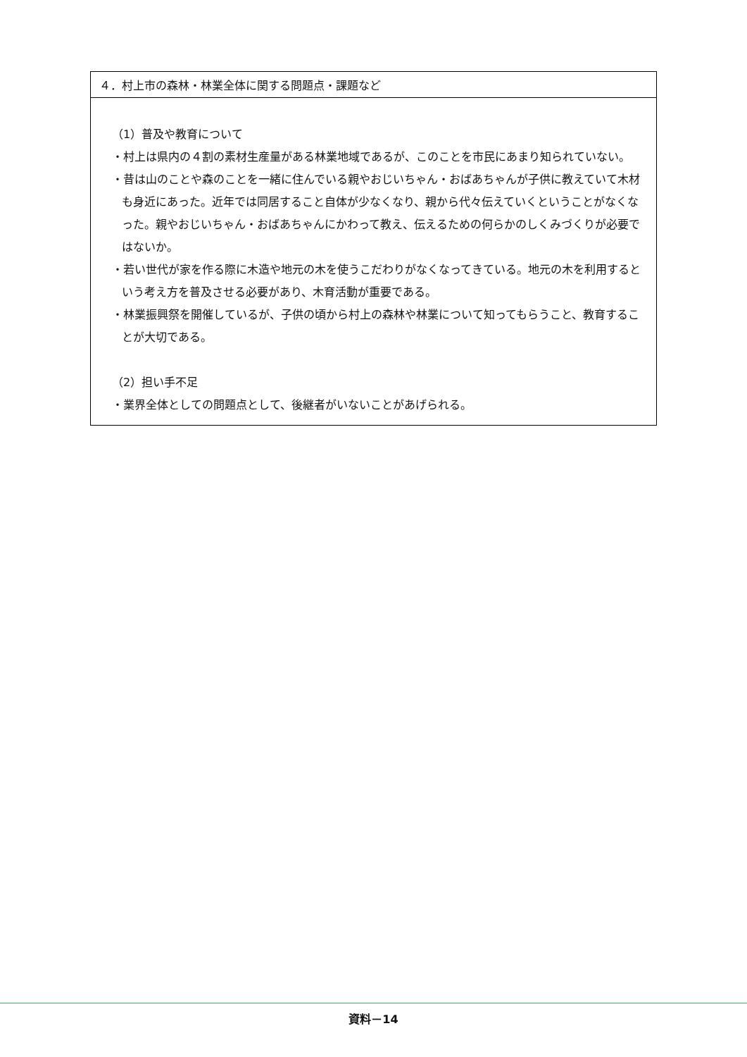| ４．村上市の森林・林業全体に関する問題点・課題など |
| --- |
| （1）普及や教育について ・村上は県内の４割の素材生産量がある林業地域であるが、このことを市民にあまり知られていない。 ・昔は山のことや森のことを一緒に住んでいる親やおじいちゃん・おばあちゃんが子供に教えていて木材も身近にあった。近年では同居すること自体が少なくなり、親から代々伝えていくということがなくなった。親やおじいちゃん・おばあちゃんにかわって教え、伝えるための何らかのしくみづくりが必要ではないか。 ・若い世代が家を作る際に木造や地元の木を使うこだわりがなくなってきている。地元の木を利用するという考え方を普及させる必要があり、木育活動が重要である。 ・林業振興祭を開催しているが、子供の頃から村上の森林や林業について知ってもらうこと、教育することが大切である。 （2）担い手不足 ・業界全体としての問題点として、後継者がいないことがあげられる。 |
資料－14